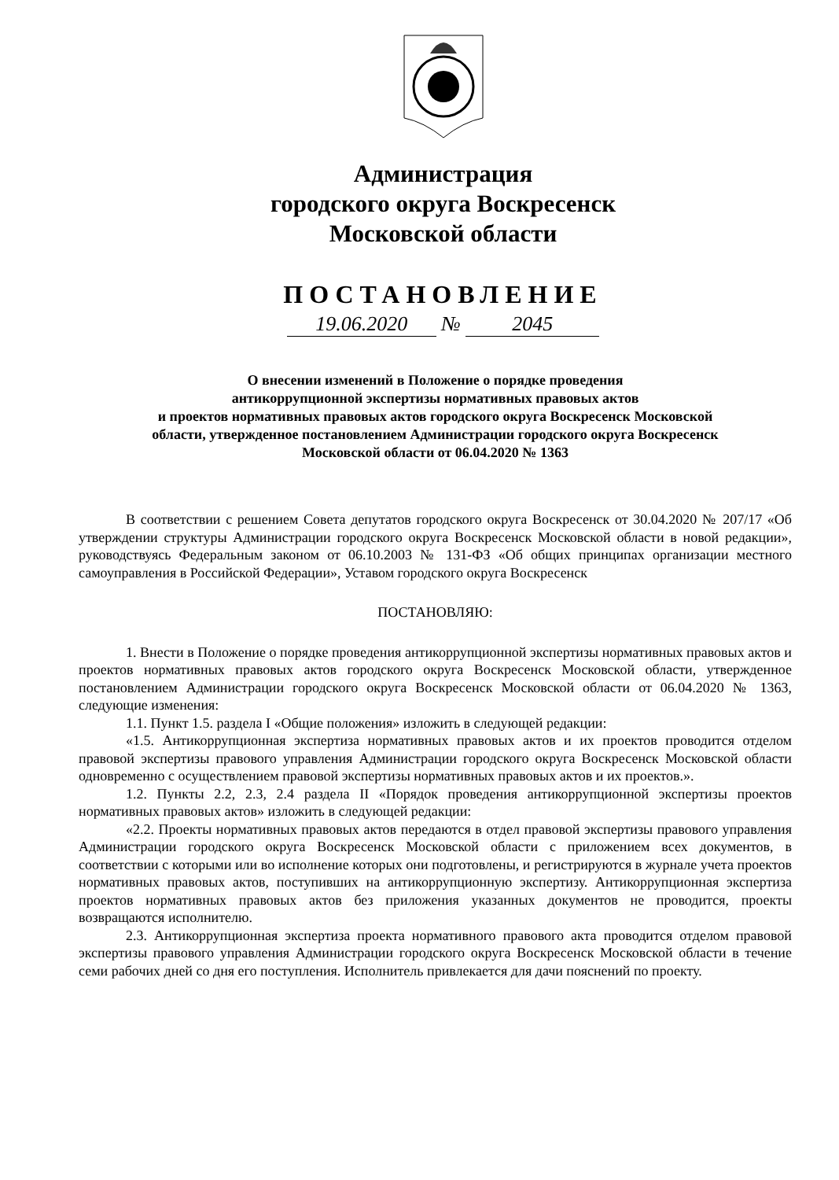Администрация
городского округа Воскресенск
Московской области
ПОСТАНОВЛЕНИЕ
19.06.2020 № 2045
О внесении изменений в Положение о порядке проведения
антикоррупционной экспертизы нормативных правовых актов
и проектов нормативных правовых актов городского округа Воскресенск Московской
области, утвержденное постановлением Администрации городского округа Воскресенск
Московской области от 06.04.2020 № 1363
В соответствии с решением Совета депутатов городского округа Воскресенск от 30.04.2020 № 207/17 «Об утверждении структуры Администрации городского округа Воскресенск Московской области в новой редакции», руководствуясь Федеральным законом от 06.10.2003 № 131-ФЗ «Об общих принципах организации местного самоуправления в Российской Федерации», Уставом городского округа Воскресенск
ПОСТАНОВЛЯЮ:
1. Внести в Положение о порядке проведения антикоррупционной экспертизы нормативных правовых актов и проектов нормативных правовых актов городского округа Воскресенск Московской области, утвержденное постановлением Администрации городского округа Воскресенск Московской области от 06.04.2020 № 1363, следующие изменения:
1.1. Пункт 1.5. раздела I «Общие положения» изложить в следующей редакции:
«1.5. Антикоррупционная экспертиза нормативных правовых актов и их проектов проводится отделом правовой экспертизы правового управления Администрации городского округа Воскресенск Московской области одновременно с осуществлением правовой экспертизы нормативных правовых актов и их проектов.».
1.2. Пункты 2.2, 2.3, 2.4 раздела II «Порядок проведения антикоррупционной экспертизы проектов нормативных правовых актов» изложить в следующей редакции:
«2.2. Проекты нормативных правовых актов передаются в отдел правовой экспертизы правового управления Администрации городского округа Воскресенск Московской области с приложением всех документов, в соответствии с которыми или во исполнение которых они подготовлены, и регистрируются в журнале учета проектов нормативных правовых актов, поступивших на антикоррупционную экспертизу. Антикоррупционная экспертиза проектов нормативных правовых актов без приложения указанных документов не проводится, проекты возвращаются исполнителю.
2.3. Антикоррупционная экспертиза проекта нормативного правового акта проводится отделом правовой экспертизы правового управления Администрации городского округа Воскресенск Московской области в течение семи рабочих дней со дня его поступления. Исполнитель привлекается для дачи пояснений по проекту.